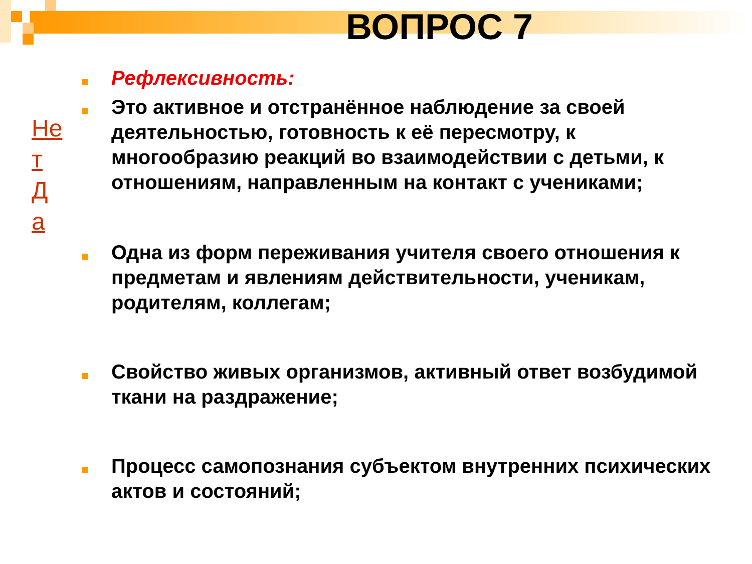ВОПРОС 7
Не
т
Д
а
Рефлексивность:
Это активное и отстранённое наблюдение за своей деятельностью, готовность к её пересмотру, к многообразию реакций во взаимодействии с детьми, к отношениям, направленным на контакт с учениками;
Одна из форм переживания учителя своего отношения к предметам и явлениям действительности, ученикам, родителям, коллегам;
Свойство живых организмов, активный ответ возбудимой ткани на раздражение;
Процесс самопознания субъектом внутренних психических актов и состояний;